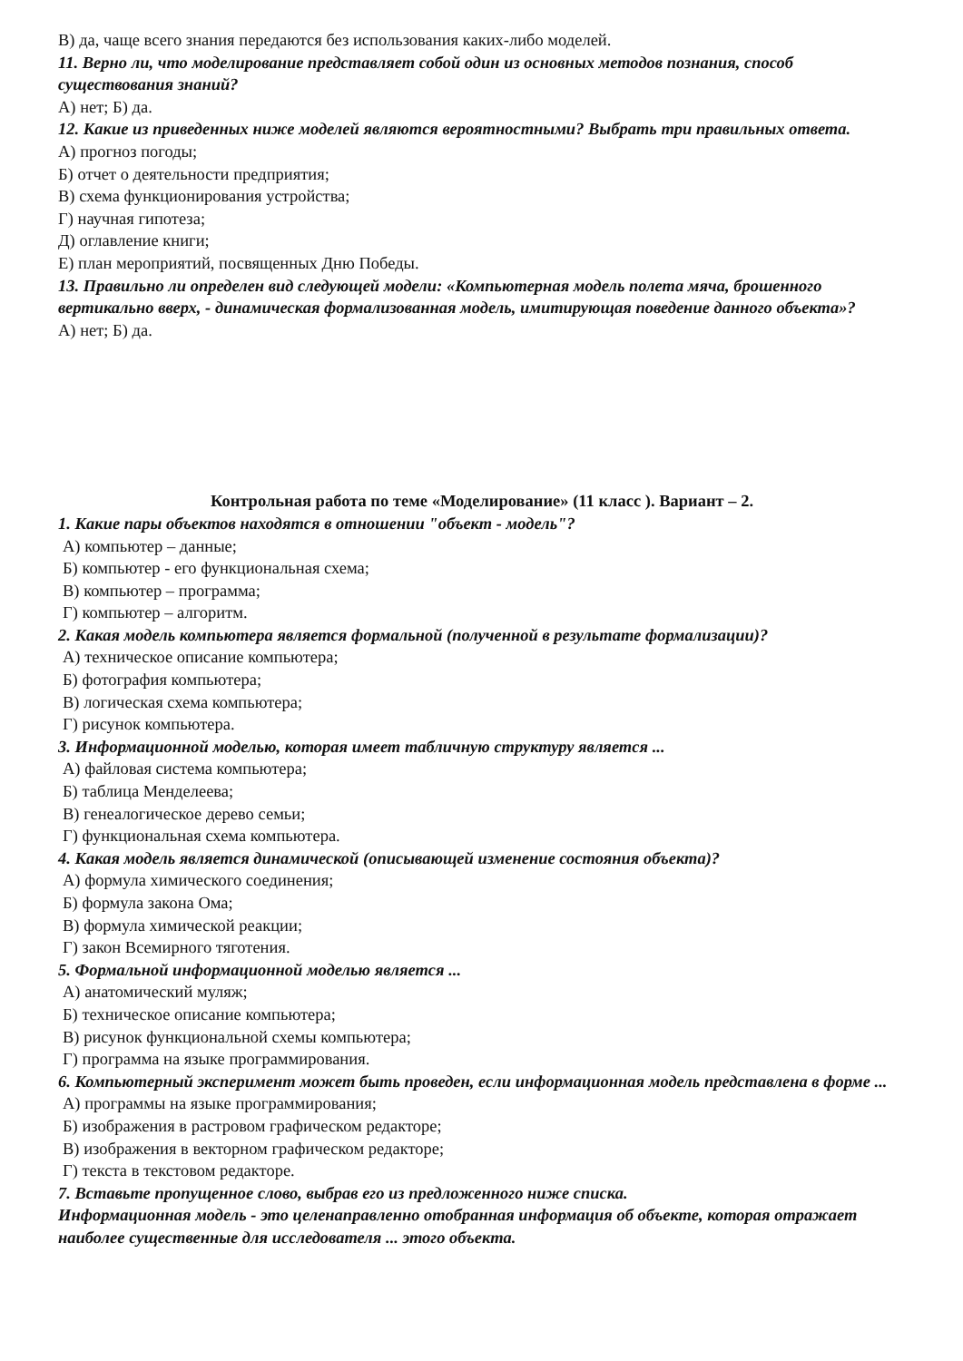В) да, чаще всего знания передаются без использования каких-либо моделей.
11. Верно ли, что моделирование представляет собой один из основных методов познания, способ существования знаний?
А) нет; Б) да.
12. Какие из приведенных ниже моделей являются вероятностными? Выбрать три правильных ответа.
А) прогноз погоды;
Б) отчет о деятельности предприятия;
В) схема функционирования устройства;
Г) научная гипотеза;
Д) оглавление книги;
Е) план мероприятий, посвященных Дню Победы.
13. Правильно ли определен вид следующей модели: «Компьютерная модель полета мяча, брошенного вертикально вверх, - динамическая формализованная модель, имитирующая поведение данного объекта»?
А) нет; Б) да.
Контрольная работа по теме «Моделирование» (11 класс ). Вариант – 2.
1. Какие пары объектов находятся в отношении "объект - модель"?
А) компьютер – данные;
Б) компьютер - его функциональная схема;
В) компьютер – программа;
Г) компьютер – алгоритм.
2. Какая модель компьютера является формальной (полученной в результате формализации)?
А) техническое описание компьютера;
Б) фотография компьютера;
В) логическая схема компьютера;
Г) рисунок компьютера.
3. Информационной моделью, которая имеет табличную структуру является ...
А) файловая система компьютера;
Б) таблица Менделеева;
В) генеалогическое дерево семьи;
Г) функциональная схема компьютера.
4. Какая модель является динамической (описывающей изменение состояния объекта)?
А) формула химического соединения;
Б) формула закона Ома;
В) формула химической реакции;
Г) закон Всемирного тяготения.
5. Формальной информационной моделью является ...
А) анатомический муляж;
Б) техническое описание компьютера;
В) рисунок функциональной схемы компьютера;
Г) программа на языке программирования.
6. Компьютерный эксперимент может быть проведен, если информационная модель представлена в форме ...
А) программы на языке программирования;
Б) изображения в растровом графическом редакторе;
В) изображения в векторном графическом редакторе;
Г) текста в текстовом редакторе.
7. Вставьте пропущенное слово, выбрав его из предложенного ниже списка.
Информационная модель - это целенаправленно отобранная информация об объекте, которая отражает наиболее существенные для исследователя ... этого объекта.